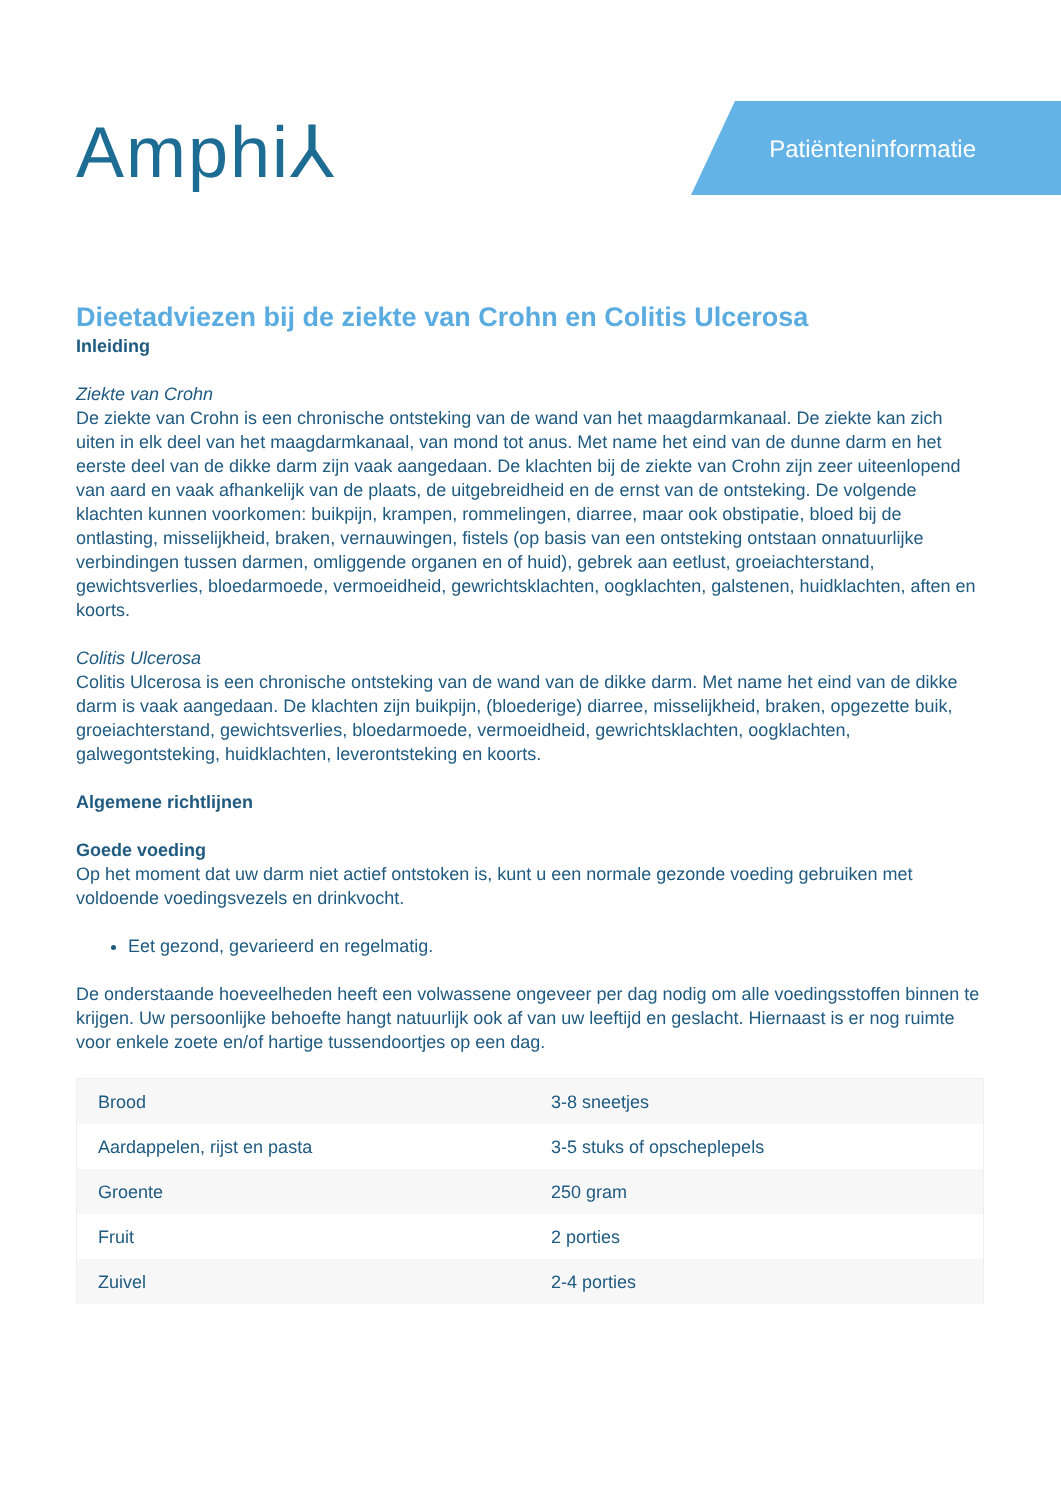Amphi⅄ Patiënteninformatie
Dieetadviezen bij de ziekte van Crohn en Colitis Ulcerosa
Inleiding
Ziekte van Crohn
De ziekte van Crohn is een chronische ontsteking van de wand van het maagdarmkanaal. De ziekte kan zich uiten in elk deel van het maagdarmkanaal, van mond tot anus. Met name het eind van de dunne darm en het eerste deel van de dikke darm zijn vaak aangedaan. De klachten bij de ziekte van Crohn zijn zeer uiteenlopend van aard en vaak afhankelijk van de plaats, de uitgebreidheid en de ernst van de ontsteking. De volgende klachten kunnen voorkomen: buikpijn, krampen, rommelingen, diarree, maar ook obstipatie, bloed bij de ontlasting, misselijkheid, braken, vernauwingen, fistels (op basis van een ontsteking ontstaan onnatuurlijke verbindingen tussen darmen, omliggende organen en of huid), gebrek aan eetlust, groeiachterstand, gewichtsverlies, bloedarmoede, vermoeidheid, gewrichtsklachten, oogklachten, galstenen, huidklachten, aften en koorts.
Colitis Ulcerosa
Colitis Ulcerosa is een chronische ontsteking van de wand van de dikke darm. Met name het eind van de dikke darm is vaak aangedaan. De klachten zijn buikpijn, (bloederige) diarree, misselijkheid, braken, opgezette buik, groeiachterstand, gewichtsverlies, bloedarmoede, vermoeidheid, gewrichtsklachten, oogklachten, galwegontsteking, huidklachten, leverontsteking en koorts.
Algemene richtlijnen
Goede voeding
Op het moment dat uw darm niet actief ontstoken is, kunt u een normale gezonde voeding gebruiken met voldoende voedingsvezels en drinkvocht.
Eet gezond, gevarieerd en regelmatig.
De onderstaande hoeveelheden heeft een volwassene ongeveer per dag nodig om alle voedingsstoffen binnen te krijgen. Uw persoonlijke behoefte hangt natuurlijk ook af van uw leeftijd en geslacht. Hiernaast is er nog ruimte voor enkele zoete en/of hartige tussendoortjes op een dag.
| Brood | 3-8 sneetjes |
| Aardappelen, rijst en pasta | 3-5 stuks of opscheplepels |
| Groente | 250 gram |
| Fruit | 2 porties |
| Zuivel | 2-4 porties |